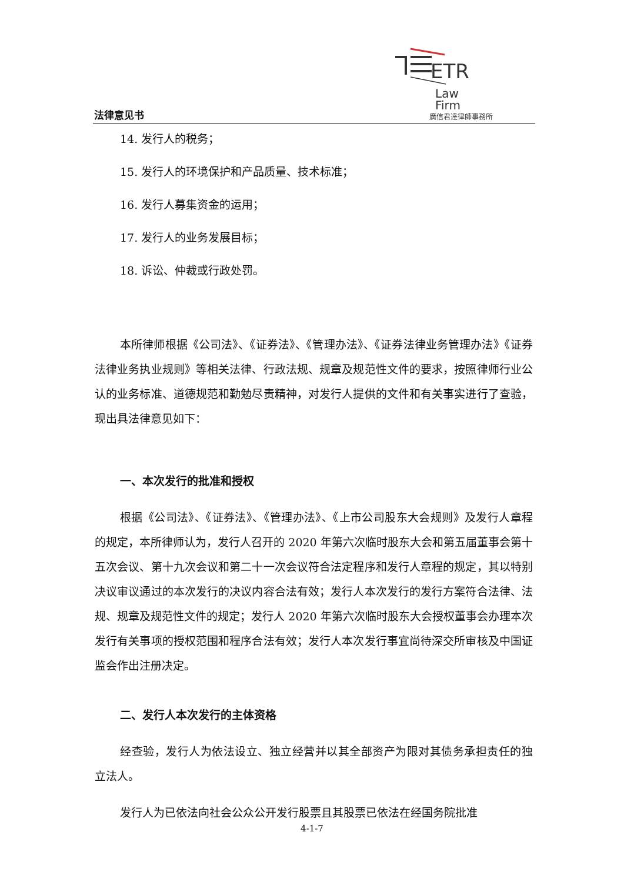法律意见书
ETR
Law
Firm
廣信君達律師事務所
14. 发行人的税务；
15. 发行人的环境保护和产品质量、技术标准；
16. 发行人募集资金的运用；
17. 发行人的业务发展目标；
18. 诉讼、仲裁或行政处罚。
本所律师根据《公司法》、《证券法》、《管理办法》、《证券法律业务管理办法》《证券法律业务执业规则》等相关法律、行政法规、规章及规范性文件的要求，按照律师行业公认的业务标准、道德规范和勤勉尽责精神，对发行人提供的文件和有关事实进行了查验，现出具法律意见如下：
一、本次发行的批准和授权
根据《公司法》、《证券法》、《管理办法》、《上市公司股东大会规则》及发行人章程的规定，本所律师认为，发行人召开的 2020 年第六次临时股东大会和第五届董事会第十五次会议、第十九次会议和第二十一次会议符合法定程序和发行人章程的规定，其以特别决议审议通过的本次发行的决议内容合法有效；发行人本次发行的发行方案符合法律、法规、规章及规范性文件的规定；发行人 2020 年第六次临时股东大会授权董事会办理本次发行有关事项的授权范围和程序合法有效；发行人本次发行事宜尚待深交所审核及中国证监会作出注册决定。
二、发行人本次发行的主体资格
经查验，发行人为依法设立、独立经营并以其全部资产为限对其债务承担责任的独立法人。
发行人为已依法向社会公众公开发行股票且其股票已依法在经国务院批准
4-1-7